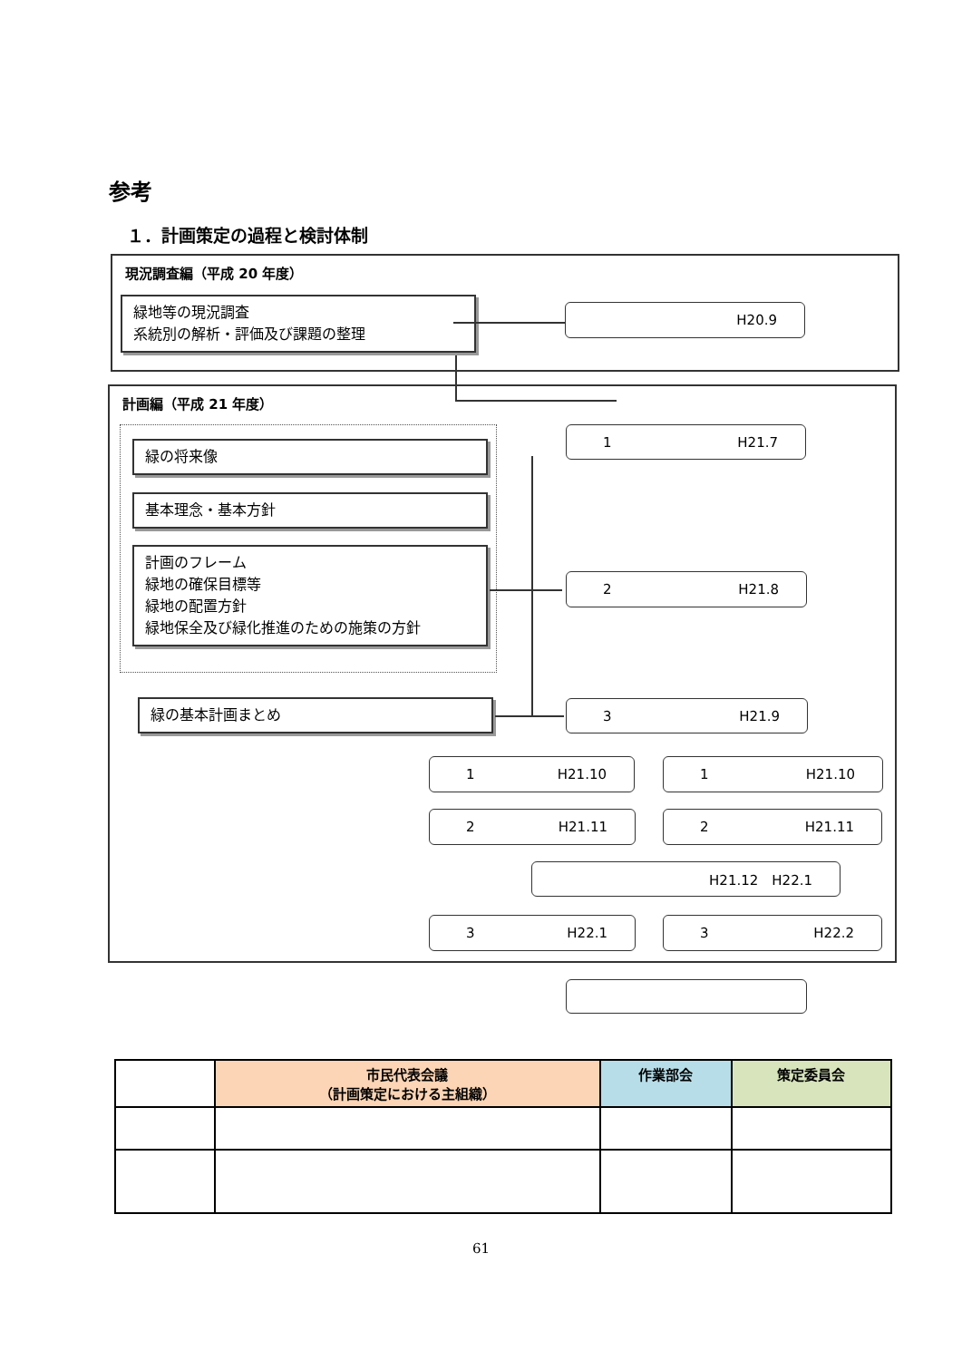参考
１．計画策定の過程と検討体制
現況調査編（平成 20 年度）
緑地等の現況調査
系統別の解析・評価及び課題の整理
H20.9
計画編（平成 21 年度）
緑の将来像
基本理念・基本方針
計画のフレーム
緑地の確保目標等
緑地の配置方針
緑地保全及び緑化推進のための施策の方針
緑の基本計画まとめ
1 H21.7
2 H21.8
3 H21.9
1 H21.10 1 H21.10
2 H21.11 2 H21.11
H21.12　H22.1
3 H22.1 3 H22.2
| | 市民代表会議 （計画策定における主組織） | 作業部会 | 策定委員会 |
| --- | --- | --- | --- |
61